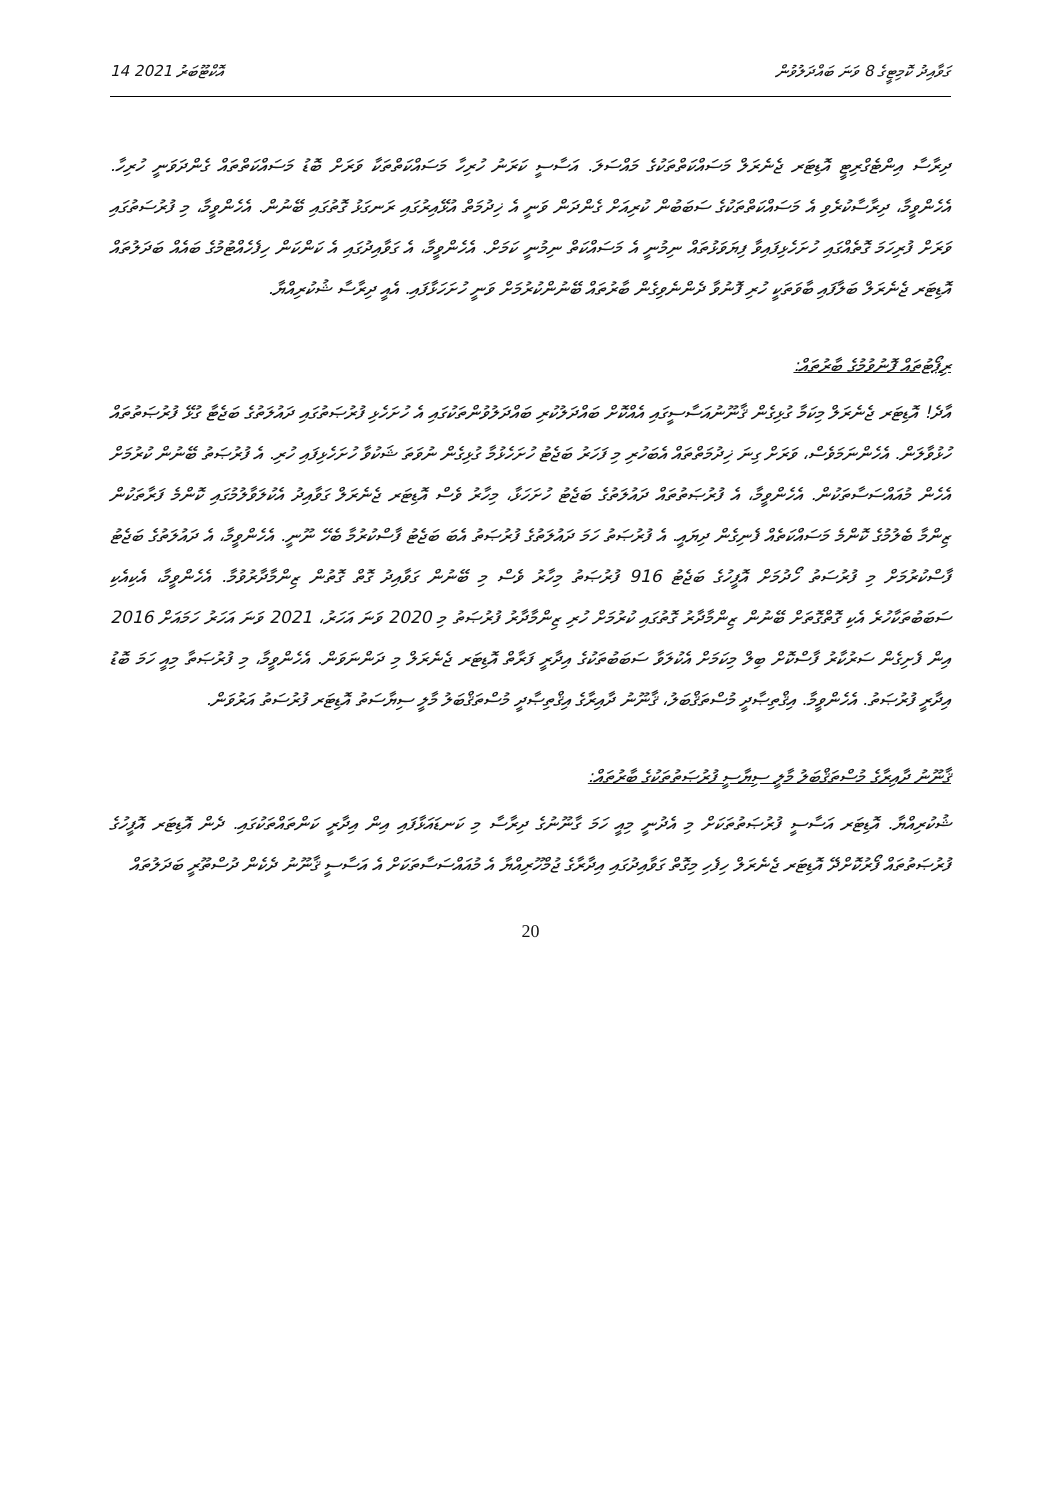14 އޮކްޓޫބަރު 2021 ގަވާއިދު ކޮމިޓީގެ 8 ވަނަ ބައްދަލުވުން
ދިރާސާ އިންޓެގްރިޓީ އޮޑިޓަރ ޖެނެރަލް މަސައްކަތްތަކުގެ މައްސަލަ. އަސާސީ ކަރަނު ހުރިހާ މަސައްކަތްތަކާ ވަރަށް ބޮޑު މަސައްކަތްތައް ގެންދަވަނީ ހުރިހާ. އެހެންވީމާ، ދިރާސާކުރެވި އެ މަސައްކަތްތަކުގެ ސަބަބުން ކުރިއަށް ގެންދަން ވަނީ އެ ޚިދުމަތް އުޅޭއިރުގައި ރަނގަޅު ގޮތުގައި ބޭނުން. އެހެންވީމާ، މި ފުރުސަތުގައި ވަރަށް ފުރިހަމަ ގޮތެއްގައި ހުށަހެޅިފައިވާ ފިޔަވަޅުތައް ނިމުނީ އެ މަސައްކަތް ނިމުނީ ކަމަށް. އެހެންވީމާ، އެ ގަވާއިދުގައި އެ ކަންކަން ހިފެހެއްޓުމުގެ ބައެއް ބަދަލުތައް އޮޑިޓަރ ޖެނެރަލް ބަލާފައި ބާވަތަކީ ހުރި ފޮނުވާ ދެންނެވިގެން ބާރުތައް ބޭނުންކުރުމަށް ވަނީ ހުށަހަޅާފައި. އެއީ ދިރާސާ ޝުކުރިއްޔާ.
ރިޕޯޓުތައް ފޮނުވުމުގެ ބާރުތައް:
އާދެ! އޮޑިޓަރ ޖެނެރަލް މިކަމާ ގުޅިގެން ޤާނޫނުއަސާސީގައި އެއްކޮށް ބައްދަލުކުރި ބައްދަލުވުންތަކުގައި އެ ހުށަހެޅި ފުރުޞަތުގައި ދައުލަތުގެ ބަޖެޓާ ގުޅޭ ފުރުޞަތުތައް ހުޅުވާލަން. އެހެންނަމަވެސް، ވަރަށް ގިނަ ޚިދުމަތްތައް އެބަހުރި މި ފަހަރު ބަޖެޓު ހުށަހެޅުމާ ގުޅިގެން ނުވަތަ ޝަކުވާ ހުށަހެޅިފައި ހުރި. އެ ފުރުޞަތު ބޭނުން ކުރުމަށް އެހެން މުއައްސަސާތަކުން. އެހެންވީމާ، އެ ފުރުޞަތުތައް ދައުލަތުގެ ބަޖެޓު ހުށަހަޅާ، މިހާރު ވެސް އޮޑިޓަރ ޖެނެރަލް ގަވާއިދު އެކުލަވާލުމުގައި ކޮންމެ ފަރާތަކުން ޒިންމާ ބެލުމުގެ ކޮންމެ މަސައްކަތެއް ފެނިގެން ދިޔައީ. އެ ފުރުޞަތު ހަމަ ދައުލަތުގެ ފުރުޞަތު އެބަ ބަޖެޓު ފާސްކުރުމާ ބެހޭ ނޫނީ. އެހެންވީމާ، އެ ދައުލަތުގެ ބަޖެޓު ފާސްކުރުމަށް މި ފުރުސަތު ހޯދުމަށް އޮފީހުގެ ބަޖެޓު 916 ފުރުޞަތު މިހާރު ވެސް މި ބޭނުން ގަވާއިދު ގޮތް ގޮތުން ޒިންމާދާރުވުމާ. އެހެންވީމާ، އެކިއެކި ސަބަބުތަކާހުރެ އެކި ގޮތްގޮތަށް ބޭނުން ޒިންމާދާރު ގޮތުގައި ކުރުމަށް ހުރި ޒިންމާދާރު ފުރުޞަތު މި 2020 ވަނަ އަހަރު، 2021 ވަނަ އަހަރު ހަމައަށް 2016 އިން ފެށިގެން ސަރުކާރު ފާސްކޮށް ބިލް މިކަމަށް އެކުލަވާ ސަބަބުތަކުގެ އިދާރީ ފަރާތް އޮޑިޓަރ ޖެނެރަލް މި ދަންނަވަން. އެހެންވީމާ، މި ފުރުޞަތާ މިއީ ހަމަ ބޮޑު އިދާރީ ފުރުޞަތު. އެހެންވީމާ. އިޤްތިޞާދީ މުސްތަޤްބަލު، ޤާނޫނު ދާއިރާގެ އިޤްތިޞާދީ މުސްތަޤްބަލު މާލީ ސިޔާސަތު އޮޑިޓަރ ފުރުސަތު އަރުވަން.
ޤާނޫނު ދާއިރާގެ މުސްތަޤްބަލު މާލީ ސިޔާސީ ފުރުޞަތުތަކުގެ ބާރުތައް:
ޝުކުރިއްޔާ. އޮޑިޓަރ އަސާސީ ފުރުޞަތުތަކަށް މި އެދުނީ މިއީ ހަމަ ގާނޫނުގެ ދިރާސާ މި ކަނޑައަޅާފައި އިން އިދާރީ ކަންތައްތަކުގައި. ދެން އޮޑިޓަރ އޮފީހުގެ ފުރުޞަތުތައް ފޯރުކޮށްދޭ އޮޑިޓަރ ޖެނެރަލް ހިފެހި މިގޮތް ގަވާއިދުގައި އިދާރާގެ ޖުމްހޫރިއްޔާ އެ މުއައްސަސާތަކަށް އެ އަސާސީ ޤާނޫނު ދެކެން ދުސްތޫރީ ބަދަލުތައް
20